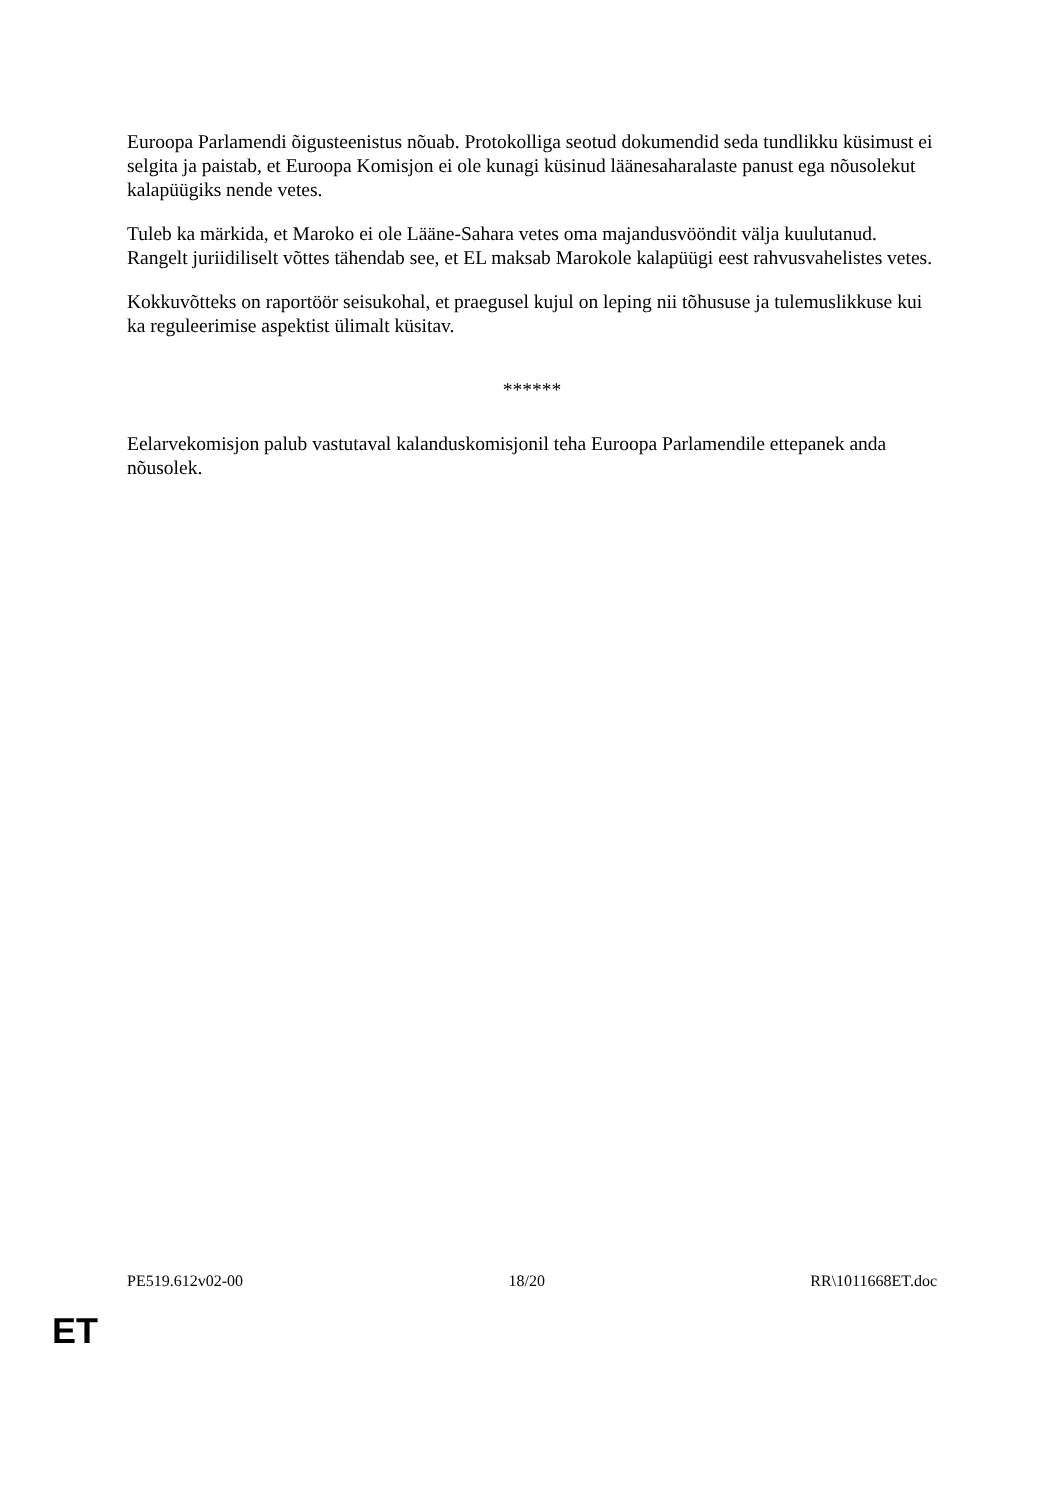Euroopa Parlamendi õigusteenistus nõuab. Protokolliga seotud dokumendid seda tundlikku küsimust ei selgita ja paistab, et Euroopa Komisjon ei ole kunagi küsinud läänesaharalaste panust ega nõusolekut kalapüügiks nende vetes.
Tuleb ka märkida, et Maroko ei ole Lääne-Sahara vetes oma majandusvööndit välja kuulutanud. Rangelt juriidiliselt võttes tähendab see, et EL maksab Marokole kalapüügi eest rahvusvahelistes vetes.
Kokkuvõtteks on raportöör seisukohal, et praegusel kujul on leping nii tõhususe ja tulemuslikkuse kui ka reguleerimise aspektist ülimalt küsitav.
******
Eelarvekomisjon palub vastutaval kalanduskomisjonil teha Euroopa Parlamendile ettepanek anda nõusolek.
PE519.612v02-00 18/20 RR\1011668ET.doc
ET